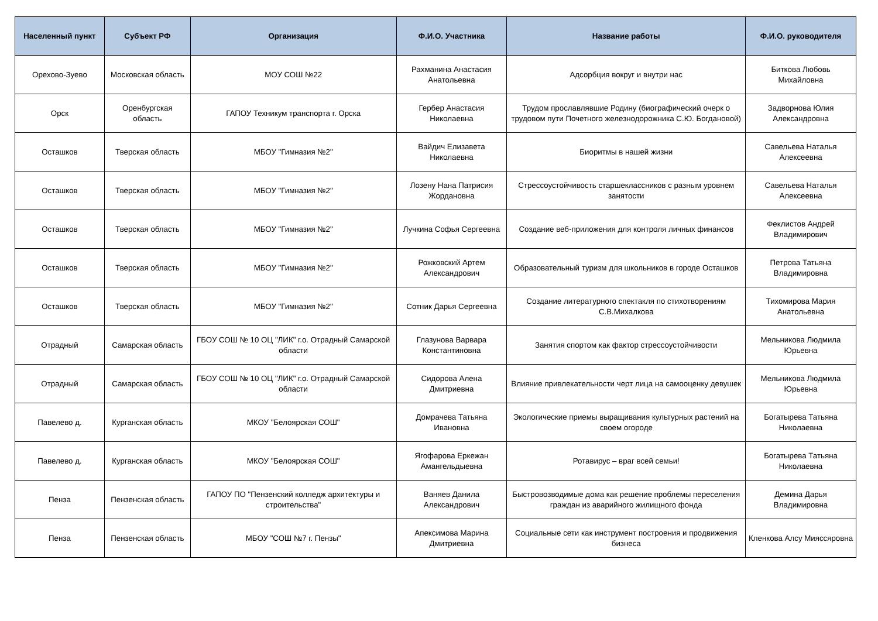| Населенный пункт | Субъект РФ | Организация | Ф.И.О. Участника | Название работы | Ф.И.О. руководителя |
| --- | --- | --- | --- | --- | --- |
| Орехово-Зуево | Московская область | МОУ СОШ №22 | Рахманина Анастасия Анатольевна | Адсорбция вокруг и внутри нас | Биткова Любовь Михайловна |
| Орск | Оренбургская область | ГАПОУ Техникум транспорта г. Орска | Гербер Анастасия Николаевна | Трудом прославлявшие Родину (биографический очерк о трудовом пути Почетного железнодорожника С.Ю. Богдановой) | Задворнова Юлия Александровна |
| Осташков | Тверская область | МБОУ "Гимназия №2" | Вайдич Елизавета Николаевна | Биоритмы в нашей жизни | Савельева Наталья Алексеевна |
| Осташков | Тверская область | МБОУ "Гимназия №2" | Лозену Нана Патрисия Жордановна | Стрессоустойчивость старшеклассников с разным уровнем занятости | Савельева Наталья Алексеевна |
| Осташков | Тверская область | МБОУ "Гимназия №2" | Лучкина Софья Сергеевна | Создание веб-приложения для контроля личных финансов | Феклистов Андрей Владимирович |
| Осташков | Тверская область | МБОУ "Гимназия №2" | Рожковский Артем Александрович | Образовательный туризм для школьников в городе Осташков | Петрова Татьяна Владимировна |
| Осташков | Тверская область | МБОУ "Гимназия №2" | Сотник Дарья Сергеевна | Создание литературного спектакля по стихотворениям С.В.Михалкова | Тихомирова Мария Анатольевна |
| Отрадный | Самарская область | ГБОУ СОШ № 10 ОЦ "ЛИК" г.о. Отрадный Самарской области | Глазунова Варвара Константиновна | Занятия спортом как фактор стрессоустойчивости | Мельникова Людмила Юрьевна |
| Отрадный | Самарская область | ГБОУ СОШ № 10 ОЦ "ЛИК" г.о. Отрадный Самарской области | Сидорова Алена Дмитриевна | Влияние привлекательности черт лица на самооценку девушек | Мельникова Людмила Юрьевна |
| Павелево д. | Курганская область | МКОУ "Белоярская СОШ" | Домрачева Татьяна Ивановна | Экологические приемы выращивания культурных растений на своем огороде | Богатырева Татьяна Николаевна |
| Павелево д. | Курганская область | МКОУ "Белоярская СОШ" | Ягофарова Еркежан Амангельдыевна | Ротавирус – враг всей семьи! | Богатырева Татьяна Николаевна |
| Пенза | Пензенская область | ГАПОУ ПО "Пензенский колледж архитектуры и строительства" | Ваняев Данила Александрович | Быстровозводимые дома как решение проблемы переселения граждан из аварийного жилищного фонда | Демина Дарья Владимировна |
| Пенза | Пензенская область | МБОУ "СОШ №7 г. Пензы" | Апексимова Марина Дмитриевна | Социальные сети как инструмент построения и продвижения бизнеса | Кленкова Алсу Мияссяровна |